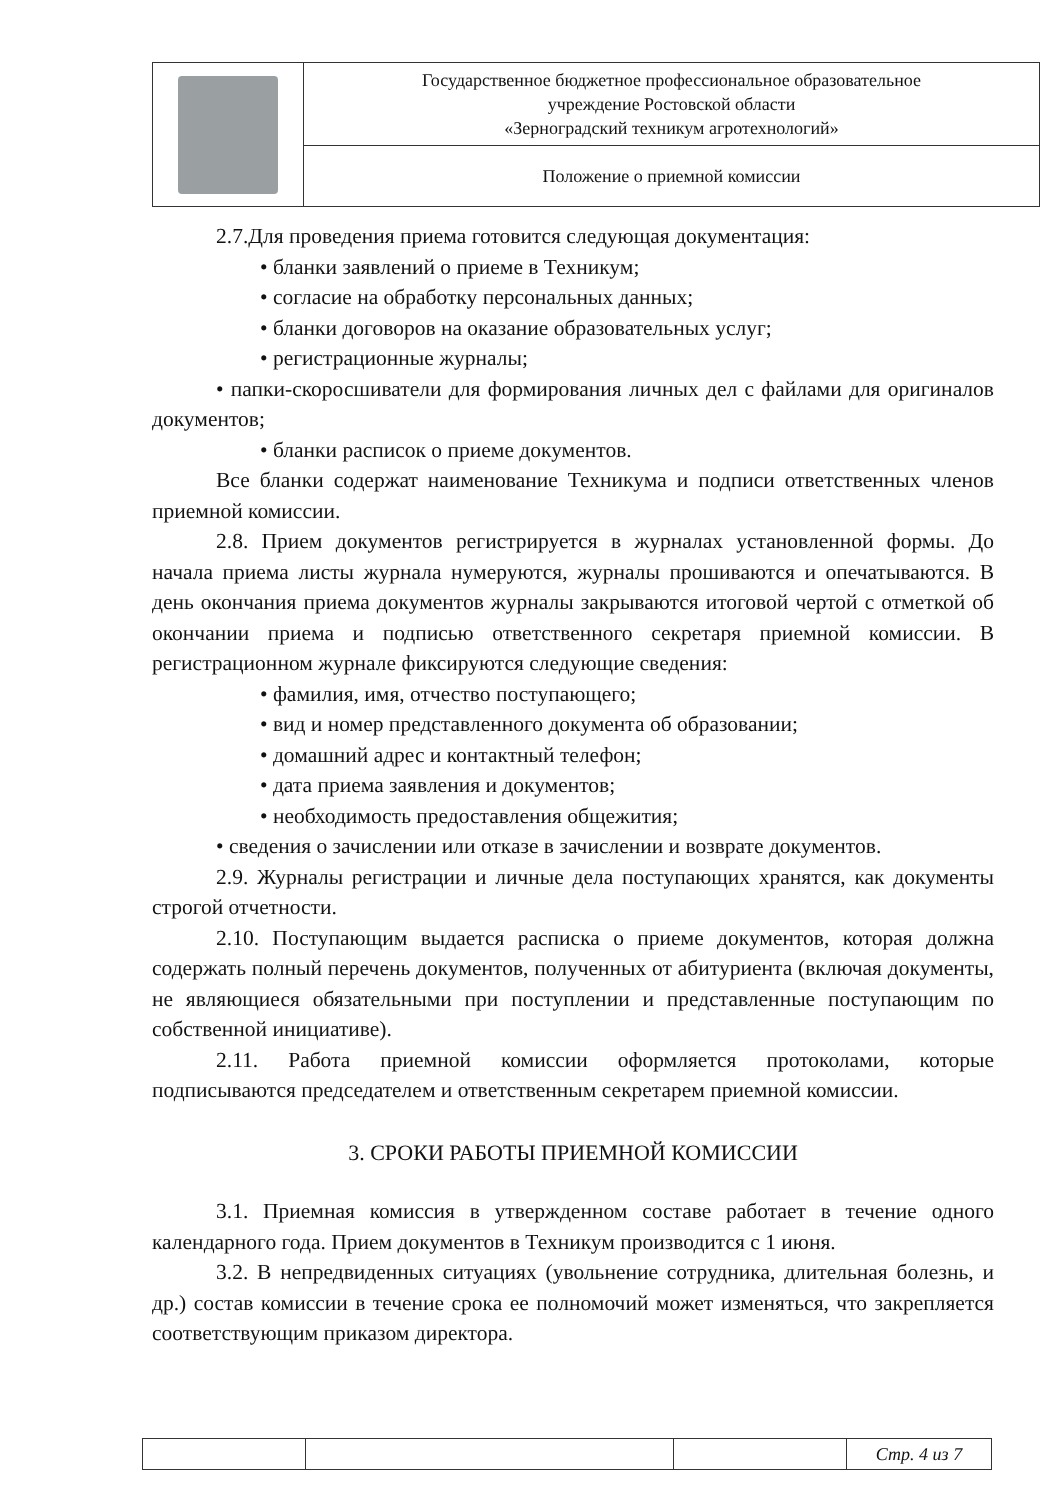| | Государственное бюджетное профессиональное образовательное учреждение Ростовской области «Зерноградский техникум агротехнологий» |
| | Положение о приемной комиссии |
2.7.Для проведения приема готовится следующая документация:
• бланки заявлений о приеме в Техникум;
• согласие на обработку персональных данных;
• бланки договоров на оказание образовательных услуг;
• регистрационные журналы;
• папки-скоросшиватели для формирования личных дел с файлами для оригиналов документов;
• бланки расписок о приеме документов.
Все бланки содержат наименование Техникума и подписи ответственных членов приемной комиссии.
2.8. Прием документов регистрируется в журналах установленной формы. До начала приема листы журнала нумеруются, журналы прошиваются и опечатываются. В день окончания приема документов журналы закрываются итоговой чертой с отметкой об окончании приема и подписью ответственного секретаря приемной комиссии. В регистрационном журнале фиксируются следующие сведения:
• фамилия, имя, отчество поступающего;
• вид и номер представленного документа об образовании;
• домашний адрес и контактный телефон;
• дата приема заявления и документов;
• необходимость предоставления общежития;
• сведения о зачислении или отказе в зачислении и возврате документов.
2.9. Журналы регистрации и личные дела поступающих хранятся, как документы строгой отчетности.
2.10. Поступающим выдается расписка о приеме документов, которая должна содержать полный перечень документов, полученных от абитуриента (включая документы, не являющиеся обязательными при поступлении и представленные поступающим по собственной инициативе).
2.11. Работа приемной комиссии оформляется протоколами, которые подписываются председателем и ответственным секретарем приемной комиссии.
3. СРОКИ РАБОТЫ ПРИЕМНОЙ КОМИССИИ
3.1. Приемная комиссия в утвержденном составе работает в течение одного календарного года. Прием документов в Техникум производится с 1 июня.
3.2. В непредвиденных ситуациях (увольнение сотрудника, длительная болезнь, и др.) состав комиссии в течение срока ее полномочий может изменяться, что закрепляется соответствующим приказом директора.
| | | | Стр. 4 из 7 |